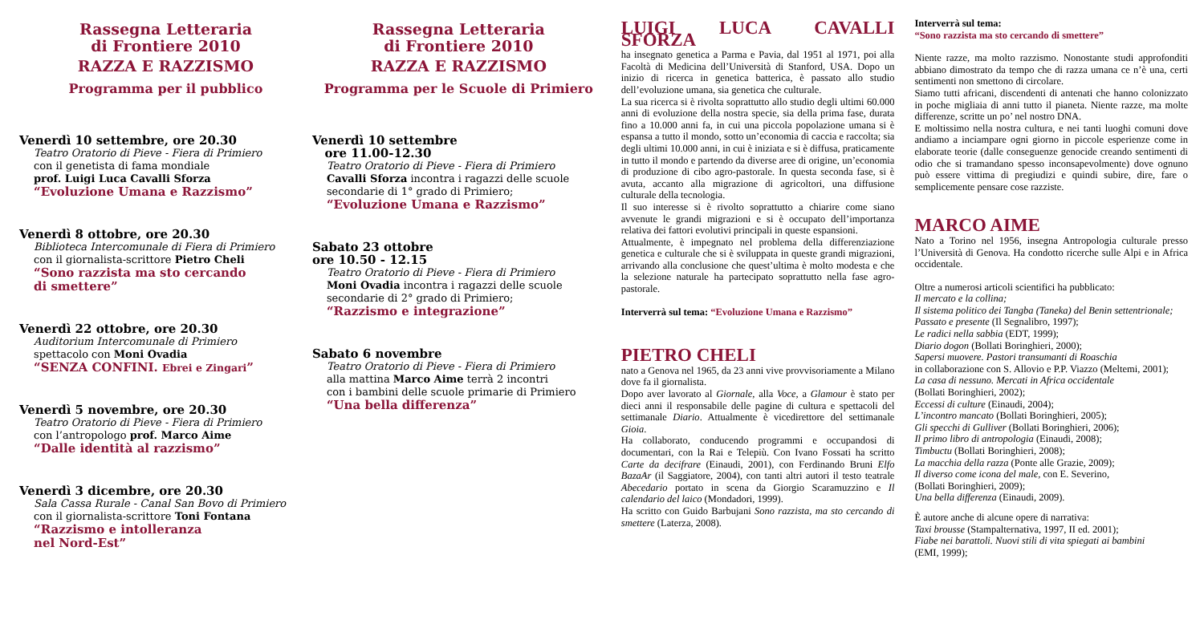Rassegna Letteraria
di Frontiere 2010
RAZZA E RAZZISMO
Programma per il pubblico
Venerdì 10 settembre, ore 20.30
Teatro Oratorio di Pieve - Fiera di Primiero
con il genetista di fama mondiale
prof. Luigi Luca Cavalli Sforza
“Evoluzione Umana e Razzismo”
Venerdì 8 ottobre, ore 20.30
Biblioteca Intercomunale di Fiera di Primiero
con il giornalista-scrittore Pietro Cheli
“Sono razzista ma sto cercando
di smettere”
Venerdì 22 ottobre, ore 20.30
Auditorium Intercomunale di Primiero
spettacolo con Moni Ovadia
“SENZA CONFINI. Ebrei e Zingari”
Venerdì 5 novembre, ore 20.30
Teatro Oratorio di Pieve - Fiera di Primiero
con l’antropologo prof. Marco Aime
“Dalle identità al razzismo”
Venerdì 3 dicembre, ore 20.30
Sala Cassa Rurale - Canal San Bovo di Primiero
con il giornalista-scrittore Toni Fontana
“Razzismo e intolleranza
nel Nord-Est”
Rassegna Letteraria
di Frontiere 2010
RAZZA E RAZZISMO
Programma per le Scuole di Primiero
Venerdì 10 settembre
ore 11.00-12.30
Teatro Oratorio di Pieve - Fiera di Primiero
Cavalli Sforza incontra i ragazzi delle scuole secondarie di 1° grado di Primiero;
“Evoluzione Umana e Razzismo”
Sabato 23 ottobre
ore 10.50 - 12.15
Teatro Oratorio di Pieve - Fiera di Primiero
Moni Ovadia incontra i ragazzi delle scuole secondarie di 2° grado di Primiero;
“Razzismo e integrazione”
Sabato 6 novembre
Teatro Oratorio di Pieve - Fiera di Primiero
alla mattina Marco Aime terrà 2 incontri
con i bambini delle scuole primarie di Primiero
“Una bella differenza”
LUIGI LUCA CAVALLI SFORZA
ha insegnato genetica a Parma e Pavia, dal 1951 al 1971, poi alla Facoltà di Medicina dell’Università di Stanford, USA. Dopo un inizio di ricerca in genetica batterica, è passato allo studio dell’evoluzione umana, sia genetica che culturale.
La sua ricerca si è rivolta soprattutto allo studio degli ultimi 60.000 anni di evoluzione della nostra specie, sia della prima fase, durata fino a 10.000 anni fa, in cui una piccola popolazione umana si è espansa a tutto il mondo, sotto un’economia di caccia e raccolta; sia degli ultimi 10.000 anni, in cui è iniziata e si è diffusa, praticamente in tutto il mondo e partendo da diverse aree di origine, un’economia di produzione di cibo agro-pastorale. In questa seconda fase, si è avuta, accanto alla migrazione di agricoltori, una diffusione culturale della tecnologia.
Il suo interesse si è rivolto soprattutto a chiarire come siano avvenute le grandi migrazioni e si è occupato dell’importanza relativa dei fattori evolutivi principali in queste espansioni.
Attualmente, è impegnato nel problema della differenziazione genetica e culturale che si è sviluppata in queste grandi migrazioni, arrivando alla conclusione che quest’ultima è molto modesta e che la selezione naturale ha partecipato soprattutto nella fase agro-pastorale.
Interverrà sul tema: “Evoluzione Umana e Razzismo”
PIETRO CHELI
nato a Genova nel 1965, da 23 anni vive provvisoriamente a Milano dove fa il giornalista.
Dopo aver lavorato al Giornale, alla Voce, a Glamour è stato per dieci anni il responsabile delle pagine di cultura e spettacoli del settimanale Diario. Attualmente è vicedirettore del settimanale Gioia.
Ha collaborato, conducendo programmi e occupandosi di documentari, con la Rai e Telepiù. Con Ivano Fossati ha scritto Carte da decifrare (Einaudi, 2001), con Ferdinando Bruni Elfo BazaAr (il Saggiatore, 2004), con tanti altri autori il testo teatrale Abecedario portato in scena da Giorgio Scaramuzzino e Il calendario del laico (Mondadori, 1999).
Ha scritto con Guido Barbujani Sono razzista, ma sto cercando di smettere (Laterza, 2008).
Interverrà sul tema:
“Sono razzista ma sto cercando di smettere”
Niente razze, ma molto razzismo. Nonostante studi approfonditi abbiano dimostrato da tempo che di razza umana ce n’è una, certi sentimenti non smettono di circolare.
Siamo tutti africani, discendenti di antenati che hanno colonizzato in poche migliaia di anni tutto il pianeta. Niente razze, ma molte differenze, scritte un po’ nel nostro DNA.
E moltissimo nella nostra cultura, e nei tanti luoghi comuni dove andiamo a inciampare ogni giorno in piccole esperienze come in elaborate teorie (dalle conseguenze genocide creando sentimenti di odio che si tramandano spesso inconsapevolmente) dove ognuno può essere vittima di pregiudizi e quindi subire, dire, fare o semplicemente pensare cose razziste.
MARCO AIME
Nato a Torino nel 1956, insegna Antropologia culturale presso l’Università di Genova. Ha condotto ricerche sulle Alpi e in Africa occidentale.
Oltre a numerosi articoli scientifici ha pubblicato:
Il mercato e la collina;
Il sistema politico dei Tangba (Taneka) del Benin settentrionale;
Passato e presente (Il Segnalibro, 1997);
Le radici nella sabbia (EDT, 1999);
Diario dogon (Bollati Boringhieri, 2000);
Sapersi muovere. Pastori transumanti di Roaschia
in collaborazione con S. Allovio e P.P. Viazzo (Meltemi, 2001);
La casa di nessuno. Mercati in Africa occidentale
(Bollati Boringhieri, 2002);
Eccessi di culture (Einaudi, 2004);
L’incontro mancato (Bollati Boringhieri, 2005);
Gli specchi di Gulliver (Bollati Boringhieri, 2006);
Il primo libro di antropologia (Einaudi, 2008);
Timbuctu (Bollati Boringhieri, 2008);
La macchia della razza (Ponte alle Grazie, 2009);
Il diverso come icona del male, con E. Severino,
(Bollati Boringhieri, 2009);
Una bella differenza (Einaudi, 2009).
È autore anche di alcune opere di narrativa:
Taxi brousse (Stampalternativa, 1997, II ed. 2001);
Fiabe nei barattoli. Nuovi stili di vita spiegati ai bambini
(EMI, 1999);